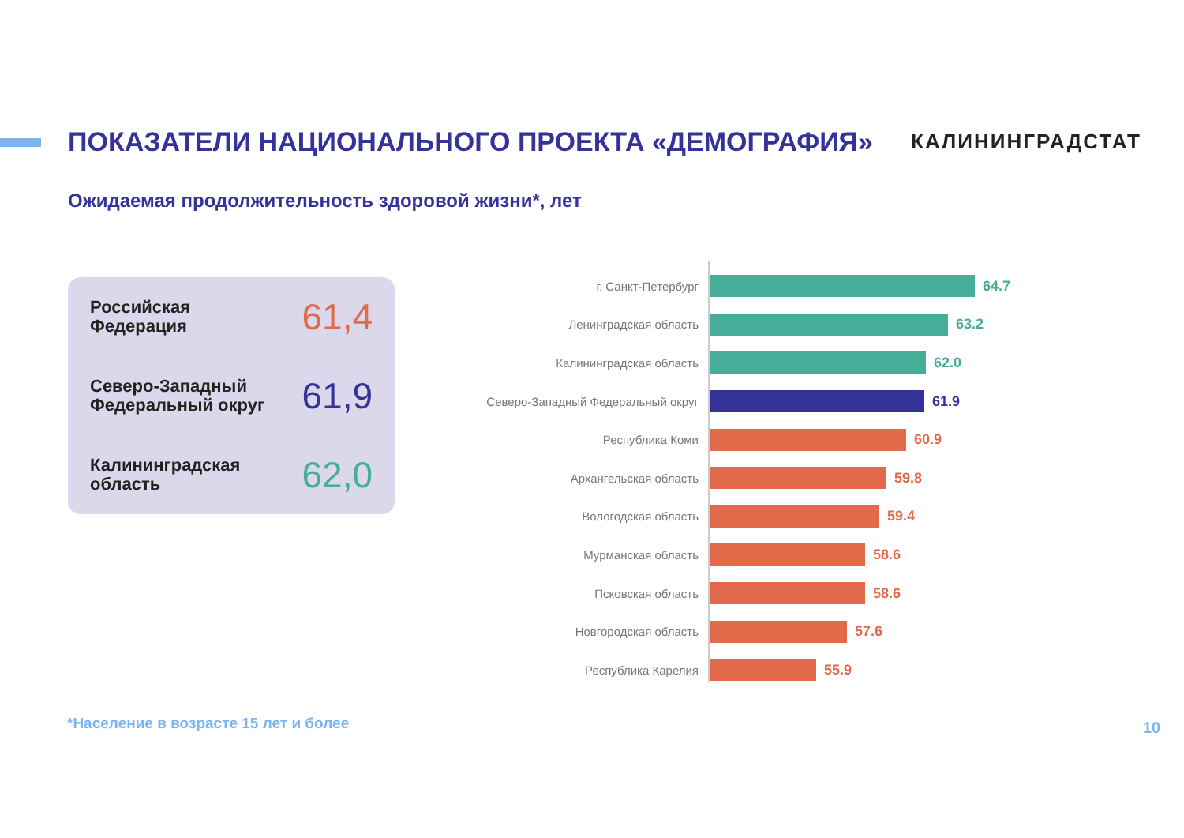ПОКАЗАТЕЛИ НАЦИОНАЛЬНОГО ПРОЕКТА «ДЕМОГРАФИЯ»
КАЛИНИНГРАДСТАТ
Ожидаемая продолжительность здоровой жизни*, лет
Российская
Федерация
61,4
Северо-Западный
Федеральный округ
61,9
Калининградская
область
62,0
г. Санкт-Петербург
64.7
Ленинградская область
63.2
Калининградская область
62.0
Северо-Западный Федеральный округ
61.9
Республика Коми
60.9
Архангельская область
59.8
Вологодская область
59.4
Мурманская область
58.6
Псковская область
58.6
Новгородская область
57.6
Республика Карелия
55.9
*Население в возрасте 15 лет и более
10